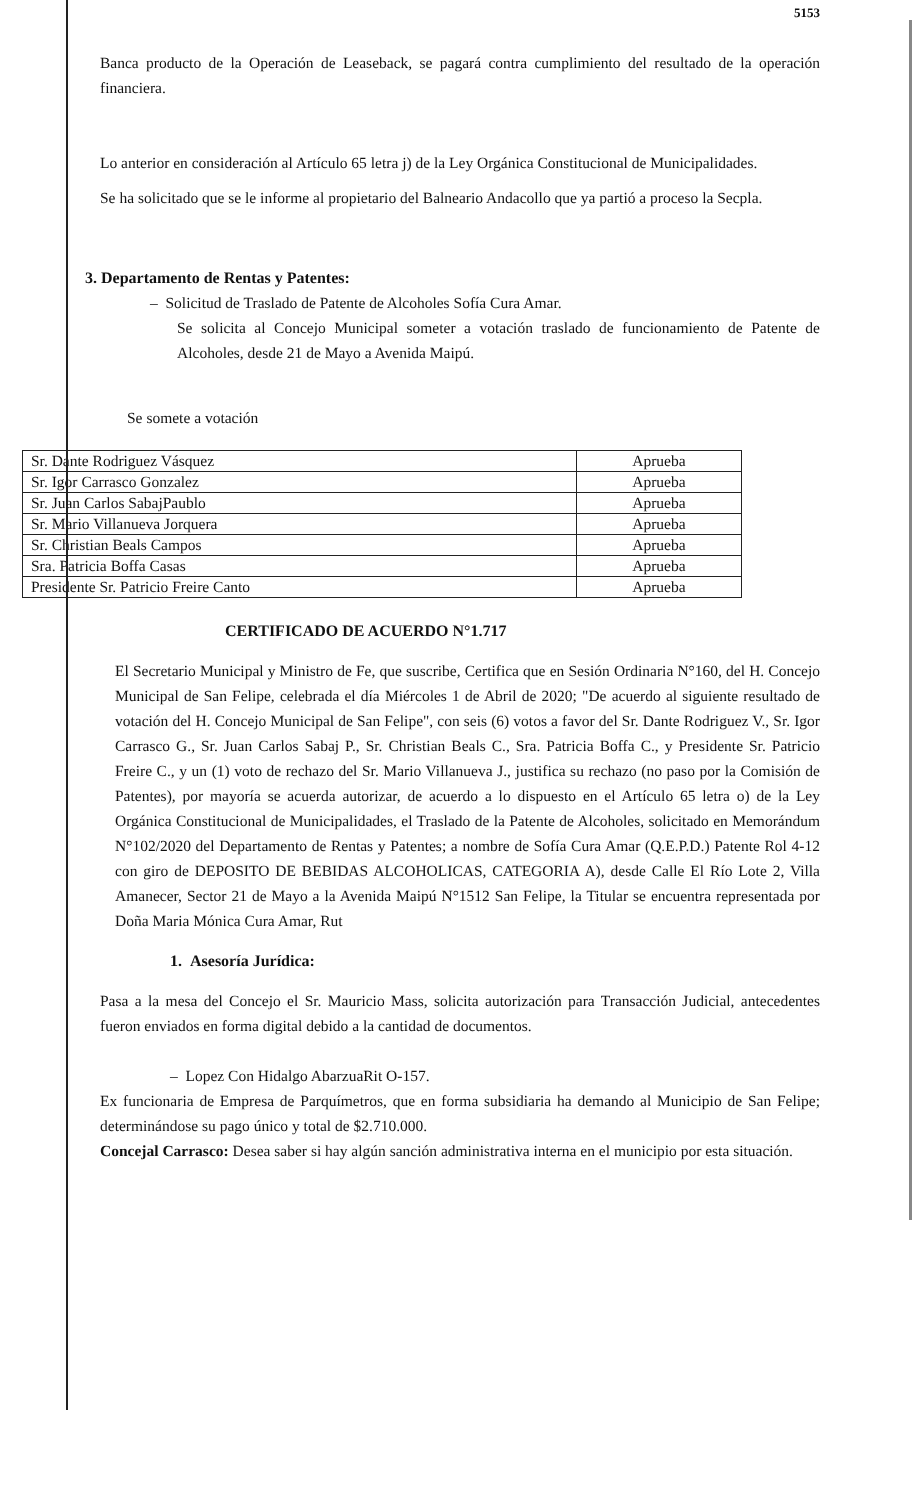5153
Banca producto de la Operación de Leaseback, se pagará contra cumplimiento del resultado de la operación financiera.
Lo anterior en consideración al Artículo 65 letra j) de la Ley Orgánica Constitucional de Municipalidades.
Se ha solicitado que se le informe al propietario del Balneario Andacollo que ya partió a proceso la Secpla.
3. Departamento de Rentas y Patentes:
– Solicitud de Traslado de Patente de Alcoholes Sofía Cura Amar.
Se solicita al Concejo Municipal someter a votación traslado de funcionamiento de Patente de Alcoholes, desde 21 de Mayo a Avenida Maipú.
Se somete a votación
| Sr. Dante Rodriguez Vásquez | Aprueba |
| Sr. Igor Carrasco Gonzalez | Aprueba |
| Sr. Juan Carlos SabajPaublo | Aprueba |
| Sr. Mario Villanueva Jorquera | Aprueba |
| Sr. Christian Beals Campos | Aprueba |
| Sra. Patricia Boffa Casas | Aprueba |
| Presidente Sr. Patricio Freire Canto | Aprueba |
CERTIFICADO DE ACUERDO N°1.717
El Secretario Municipal y Ministro de Fe, que suscribe, Certifica que en Sesión Ordinaria N°160, del H. Concejo Municipal de San Felipe, celebrada el día Miércoles 1 de Abril de 2020; "De acuerdo al siguiente resultado de votación del H. Concejo Municipal de San Felipe", con seis (6) votos a favor del Sr. Dante Rodriguez V., Sr. Igor Carrasco G., Sr. Juan Carlos Sabaj P., Sr. Christian Beals C., Sra. Patricia Boffa C., y Presidente Sr. Patricio Freire C., y un (1) voto de rechazo del Sr. Mario Villanueva J., justifica su rechazo (no paso por la Comisión de Patentes), por mayoría se acuerda autorizar, de acuerdo a lo dispuesto en el Artículo 65 letra o) de la Ley Orgánica Constitucional de Municipalidades, el Traslado de la Patente de Alcoholes, solicitado en Memorándum N°102/2020 del Departamento de Rentas y Patentes; a nombre de Sofía Cura Amar (Q.E.P.D.) Patente Rol 4-12 con giro de DEPOSITO DE BEBIDAS ALCOHOLICAS, CATEGORIA A), desde Calle El Río Lote 2, Villa Amanecer, Sector 21 de Mayo a la Avenida Maipú N°1512 San Felipe, la Titular se encuentra representada por Doña Maria Mónica Cura Amar, Rut
1. Asesoría Jurídica:
Pasa a la mesa del Concejo el Sr. Mauricio Mass, solicita autorización para Transacción Judicial, antecedentes fueron enviados en forma digital debido a la cantidad de documentos.
– Lopez Con Hidalgo AbarzuaRit O-157.
Ex funcionaria de Empresa de Parquímetros, que en forma subsidiaria ha demando al Municipio de San Felipe; determinándose su pago único y total de $2.710.000.
Concejal Carrasco: Desea saber si hay algún sanción administrativa interna en el municipio por esta situación.